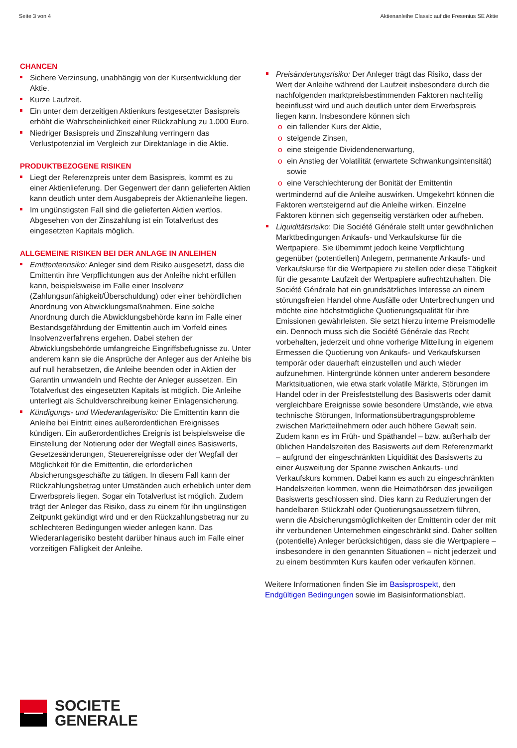Seite 3 von 4 Aktienanleihe Classic auf die Fresenius SE Aktie
CHANCEN
Sichere Verzinsung, unabhängig von der Kursentwicklung der Aktie.
Kurze Laufzeit.
Ein unter dem derzeitigen Aktienkurs festgesetzter Basispreis erhöht die Wahrscheinlichkeit einer Rückzahlung zu 1.000 Euro.
Niedriger Basispreis und Zinszahlung verringern das Verlustpotenzial im Vergleich zur Direktanlage in die Aktie.
PRODUKTBEZOGENE RISIKEN
Liegt der Referenzpreis unter dem Basispreis, kommt es zu einer Aktienlieferung. Der Gegenwert der dann gelieferten Aktien kann deutlich unter dem Ausgabepreis der Aktienanleihe liegen.
Im ungünstigsten Fall sind die gelieferten Aktien wertlos. Abgesehen von der Zinszahlung ist ein Totalverlust des eingesetzten Kapitals möglich.
ALLGEMEINE RISIKEN BEI DER ANLAGE IN ANLEIHEN
Emittentenrisiko: Anleger sind dem Risiko ausgesetzt, dass die Emittentin ihre Verpflichtungen aus der Anleihe nicht erfüllen kann, beispielsweise im Falle einer Insolvenz (Zahlungsunfähigkeit/Überschuldung) oder einer behördlichen Anordnung von Abwicklungsmaßnahmen. Eine solche Anordnung durch die Abwicklungsbehörde kann im Falle einer Bestandsgefährdung der Emittentin auch im Vorfeld eines Insolvenzverfahrens ergehen. Dabei stehen der Abwicklungsbehörde umfangreiche Eingriffsbefugnisse zu. Unter anderem kann sie die Ansprüche der Anleger aus der Anleihe bis auf null herabsetzen, die Anleihe beenden oder in Aktien der Garantin umwandeln und Rechte der Anleger aussetzen. Ein Totalverlust des eingesetzten Kapitals ist möglich. Die Anleihe unterliegt als Schuldverschreibung keiner Einlagensicherung.
Kündigungs- und Wiederanlagerisiko: Die Emittentin kann die Anleihe bei Eintritt eines außerordentlichen Ereignisses kündigen. Ein außerordentliches Ereignis ist beispielsweise die Einstellung der Notierung oder der Wegfall eines Basiswerts, Gesetzesänderungen, Steuerereignisse oder der Wegfall der Möglichkeit für die Emittentin, die erforderlichen Absicherungsgeschäfte zu tätigen. In diesem Fall kann der Rückzahlungsbetrag unter Umständen auch erheblich unter dem Erwerbspreis liegen. Sogar ein Totalverlust ist möglich. Zudem trägt der Anleger das Risiko, dass zu einem für ihn ungünstigen Zeitpunkt gekündigt wird und er den Rückzahlungsbetrag nur zu schlechteren Bedingungen wieder anlegen kann. Das Wiederanlagerisiko besteht darüber hinaus auch im Falle einer vorzeitigen Fälligkeit der Anleihe.
Preisänderungsrisiko: Der Anleger trägt das Risiko, dass der Wert der Anleihe während der Laufzeit insbesondere durch die nachfolgenden marktpreisbestimmenden Faktoren nachteilig beeinflusst wird und auch deutlich unter dem Erwerbspreis liegen kann. Insbesondere können sich
ein fallender Kurs der Aktie,
steigende Zinsen,
eine steigende Dividendenerwartung,
ein Anstieg der Volatilität (erwartete Schwankungsintensität) sowie
eine Verschlechterung der Bonität der Emittentin
wertmindernd auf die Anleihe auswirken. Umgekehrt können die Faktoren wertsteigernd auf die Anleihe wirken. Einzelne Faktoren können sich gegenseitig verstärken oder aufheben.
Liquiditätsrisiko: Die Société Générale stellt unter gewöhnlichen Marktbedingungen Ankaufs- und Verkaufskurse für die Wertpapiere. Sie übernimmt jedoch keine Verpflichtung gegenüber (potentiellen) Anlegern, permanente Ankaufs- und Verkaufskurse für die Wertpapiere zu stellen oder diese Tätigkeit für die gesamte Laufzeit der Wertpapiere aufrechtzuhalten. Die Société Générale hat ein grundsätzliches Interesse an einem störungsfreien Handel ohne Ausfälle oder Unterbrechungen und möchte eine höchstmögliche Quotierungsqualität für ihre Emissionen gewährleisten. Sie setzt hierzu interne Preismodelle ein. Dennoch muss sich die Société Générale das Recht vorbehalten, jederzeit und ohne vorherige Mitteilung in eigenem Ermessen die Quotierung von Ankaufs- und Verkaufskursen temporär oder dauerhaft einzustellen und auch wieder aufzunehmen. Hintergründe können unter anderem besondere Marktsituationen, wie etwa stark volatile Märkte, Störungen im Handel oder in der Preisfeststellung des Basiswerts oder damit vergleichbare Ereignisse sowie besondere Umstände, wie etwa technische Störungen, Informationsübertragungsprobleme zwischen Marktteilnehmern oder auch höhere Gewalt sein. Zudem kann es im Früh- und Späthandel – bzw. außerhalb der üblichen Handelszeiten des Basiswerts auf dem Referenzmarkt – aufgrund der eingeschränkten Liquidität des Basiswerts zu einer Ausweitung der Spanne zwischen Ankaufs- und Verkaufskurs kommen. Dabei kann es auch zu eingeschränkten Handelszeiten kommen, wenn die Heimatbörsen des jeweiligen Basiswerts geschlossen sind. Dies kann zu Reduzierungen der handelbaren Stückzahl oder Quotierungsaussetzern führen, wenn die Absicherungsmöglichkeiten der Emittentin oder der mit ihr verbundenen Unternehmen eingeschränkt sind. Daher sollten (potentielle) Anleger berücksichtigen, dass sie die Wertpapiere – insbesondere in den genannten Situationen – nicht jederzeit und zu einem bestimmten Kurs kaufen oder verkaufen können.
Weitere Informationen finden Sie im Basisprospekt, den Endgültigen Bedingungen sowie im Basisinformationsblatt.
SOCIETE
GENERALE